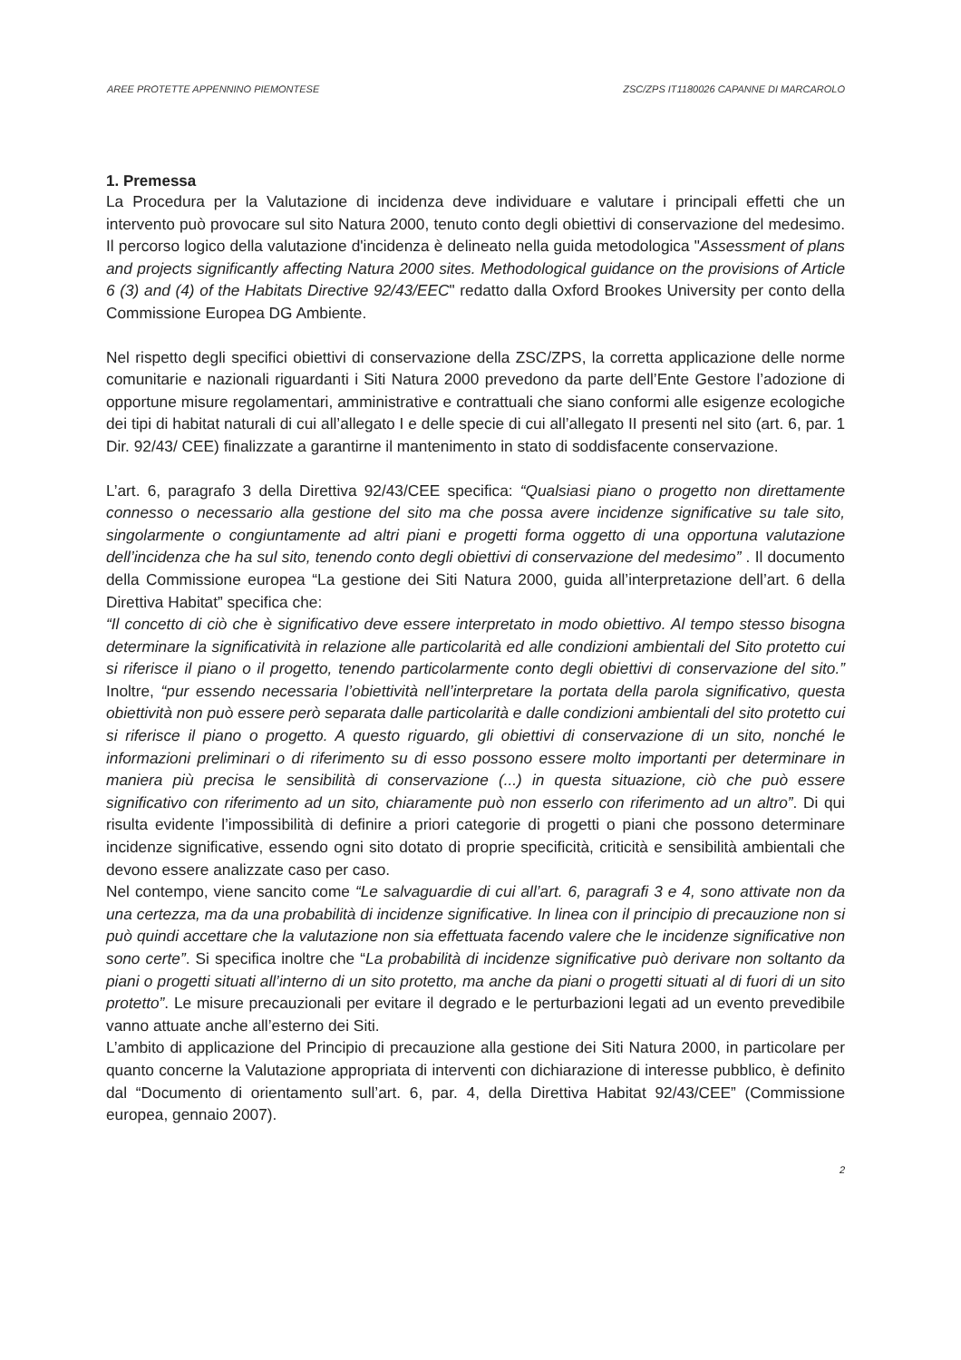AREE PROTETTE APPENNINO PIEMONTESE ZSC/ZPS IT1180026 CAPANNE DI MARCAROLO
1. Premessa
La Procedura per la Valutazione di incidenza deve individuare e valutare i principali effetti che un intervento può provocare sul sito Natura 2000, tenuto conto degli obiettivi di conservazione del medesimo. Il percorso logico della valutazione d'incidenza è delineato nella guida metodologica "Assessment of plans and projects significantly affecting Natura 2000 sites. Methodological guidance on the provisions of Article 6 (3) and (4) of the Habitats Directive 92/43/EEC" redatto dalla Oxford Brookes University per conto della Commissione Europea DG Ambiente.
Nel rispetto degli specifici obiettivi di conservazione della ZSC/ZPS, la corretta applicazione delle norme comunitarie e nazionali riguardanti i Siti Natura 2000 prevedono da parte dell’Ente Gestore l’adozione di opportune misure regolamentari, amministrative e contrattuali che siano conformi alle esigenze ecologiche dei tipi di habitat naturali di cui all’allegato I e delle specie di cui all’allegato II presenti nel sito (art. 6, par. 1 Dir. 92/43/ CEE) finalizzate a garantirne il mantenimento in stato di soddisfacente conservazione.
L’art. 6, paragrafo 3 della Direttiva 92/43/CEE specifica: “Qualsiasi piano o progetto non direttamente connesso o necessario alla gestione del sito ma che possa avere incidenze significative su tale sito, singolarmente o congiuntamente ad altri piani e progetti forma oggetto di una opportuna valutazione dell’incidenza che ha sul sito, tenendo conto degli obiettivi di conservazione del medesimo” . Il documento della Commissione europea “La gestione dei Siti Natura 2000, guida all’interpretazione dell’art. 6 della Direttiva Habitat” specifica che:
“Il concetto di ciò che è significativo deve essere interpretato in modo obiettivo. Al tempo stesso bisogna determinare la significatività in relazione alle particolarità ed alle condizioni ambientali del Sito protetto cui si riferisce il piano o il progetto, tenendo particolarmente conto degli obiettivi di conservazione del sito.” Inoltre, “pur essendo necessaria l’obiettività nell’interpretare la portata della parola significativo, questa obiettività non può essere però separata dalle particolarità e dalle condizioni ambientali del sito protetto cui si riferisce il piano o progetto. A questo riguardo, gli obiettivi di conservazione di un sito, nonché le informazioni preliminari o di riferimento su di esso possono essere molto importanti per determinare in maniera più precisa le sensibilità di conservazione (...) in questa situazione, ciò che può essere significativo con riferimento ad un sito, chiaramente può non esserlo con riferimento ad un altro”. Di qui risulta evidente l’impossibilità di definire a priori categorie di progetti o piani che possono determinare incidenze significative, essendo ogni sito dotato di proprie specificità, criticità e sensibilità ambientali che devono essere analizzate caso per caso.
Nel contempo, viene sancito come “Le salvaguardie di cui all’art. 6, paragrafi 3 e 4, sono attivate non da una certezza, ma da una probabilità di incidenze significative. In linea con il principio di precauzione non si può quindi accettare che la valutazione non sia effettuata facendo valere che le incidenze significative non sono certe”. Si specifica inoltre che “La probabilità di incidenze significative può derivare non soltanto da piani o progetti situati all’interno di un sito protetto, ma anche da piani o progetti situati al di fuori di un sito protetto”. Le misure precauzionali per evitare il degrado e le perturbazioni legati ad un evento prevedibile vanno attuate anche all’esterno dei Siti.
L’ambito di applicazione del Principio di precauzione alla gestione dei Siti Natura 2000, in particolare per quanto concerne la Valutazione appropriata di interventi con dichiarazione di interesse pubblico, è definito dal “Documento di orientamento sull’art. 6, par. 4, della Direttiva Habitat 92/43/CEE” (Commissione europea, gennaio 2007).
2